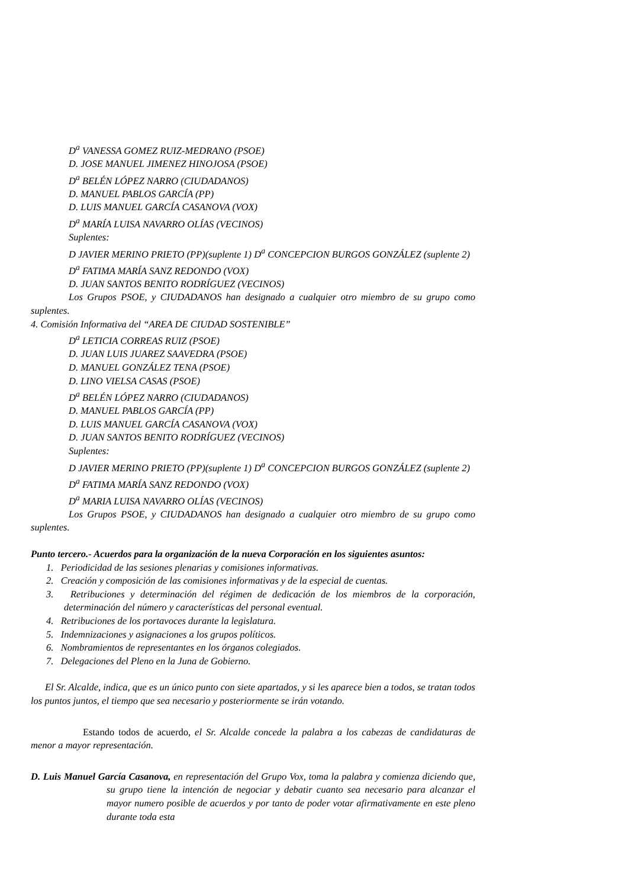D<sup>a</sup> VANESSA GOMEZ RUIZ-MEDRANO (PSOE)
D. JOSE MANUEL JIMENEZ HINOJOSA (PSOE)
D<sup>a</sup> BELÉN LÓPEZ NARRO (CIUDADANOS)
D. MANUEL PABLOS GARCÍA (PP)
D. LUIS MANUEL GARCÍA CASANOVA (VOX)
D<sup>a</sup> MARÍA LUISA NAVARRO OLÍAS (VECINOS)
Suplentes:
D JAVIER MERINO PRIETO (PP)(suplente 1) D<sup>a</sup> CONCEPCION BURGOS GONZÁLEZ (suplente 2)
D<sup>a</sup> FATIMA MARÍA SANZ REDONDO (VOX)
D. JUAN SANTOS BENITO RODRÍGUEZ (VECINOS)
Los Grupos PSOE, y CIUDADANOS han designado a cualquier otro miembro de su grupo como suplentes.
4. Comisión Informativa del “AREA DE CIUDAD SOSTENIBLE”
D<sup>a</sup> LETICIA CORREAS RUIZ (PSOE)
D. JUAN LUIS JUAREZ SAAVEDRA (PSOE)
D. MANUEL GONZÁLEZ TENA (PSOE)
D. LINO VIELSA CASAS (PSOE)
D<sup>a</sup> BELÉN LÓPEZ NARRO (CIUDADANOS)
D. MANUEL PABLOS GARCÍA (PP)
D. LUIS MANUEL GARCÍA CASANOVA (VOX)
D. JUAN SANTOS BENITO RODRÍGUEZ (VECINOS)
Suplentes:
D JAVIER MERINO PRIETO (PP)(suplente 1) D<sup>a</sup> CONCEPCION BURGOS GONZÁLEZ (suplente 2)
D<sup>a</sup> FATIMA MARÍA SANZ REDONDO (VOX)
D<sup>a</sup> MARIA LUISA NAVARRO OLÍAS (VECINOS)
Los Grupos PSOE, y CIUDADANOS han designado a cualquier otro miembro de su grupo como suplentes.
Punto tercero.- Acuerdos para la organización de la nueva Corporación en los siguientes asuntos:
1. Periodicidad de las sesiones plenarias y comisiones informativas.
2. Creación y composición de las comisiones informativas y de la especial de cuentas.
3. Retribuciones y determinación del régimen de dedicación de los miembros de la corporación, determinación del número y características del personal eventual.
4. Retribuciones de los portavoces durante la legislatura.
5. Indemnizaciones y asignaciones a los grupos políticos.
6. Nombramientos de representantes en los órganos colegiados.
7. Delegaciones del Pleno en la Juna de Gobierno.
El Sr. Alcalde, indica, que es un único punto con siete apartados, y si les aparece bien a todos, se tratan todos los puntos juntos, el tiempo que sea necesario y posteriormente se irán votando.
Estando todos de acuerdo, el Sr. Alcalde concede la palabra a los cabezas de candidaturas de menor a mayor representación.
D. Luis Manuel García Casanova, en representación del Grupo Vox, toma la palabra y comienza diciendo que, su grupo tiene la intención de negociar y debatir cuanto sea necesario para alcanzar el mayor numero posible de acuerdos y por tanto de poder votar afirmativamente en este pleno durante toda esta